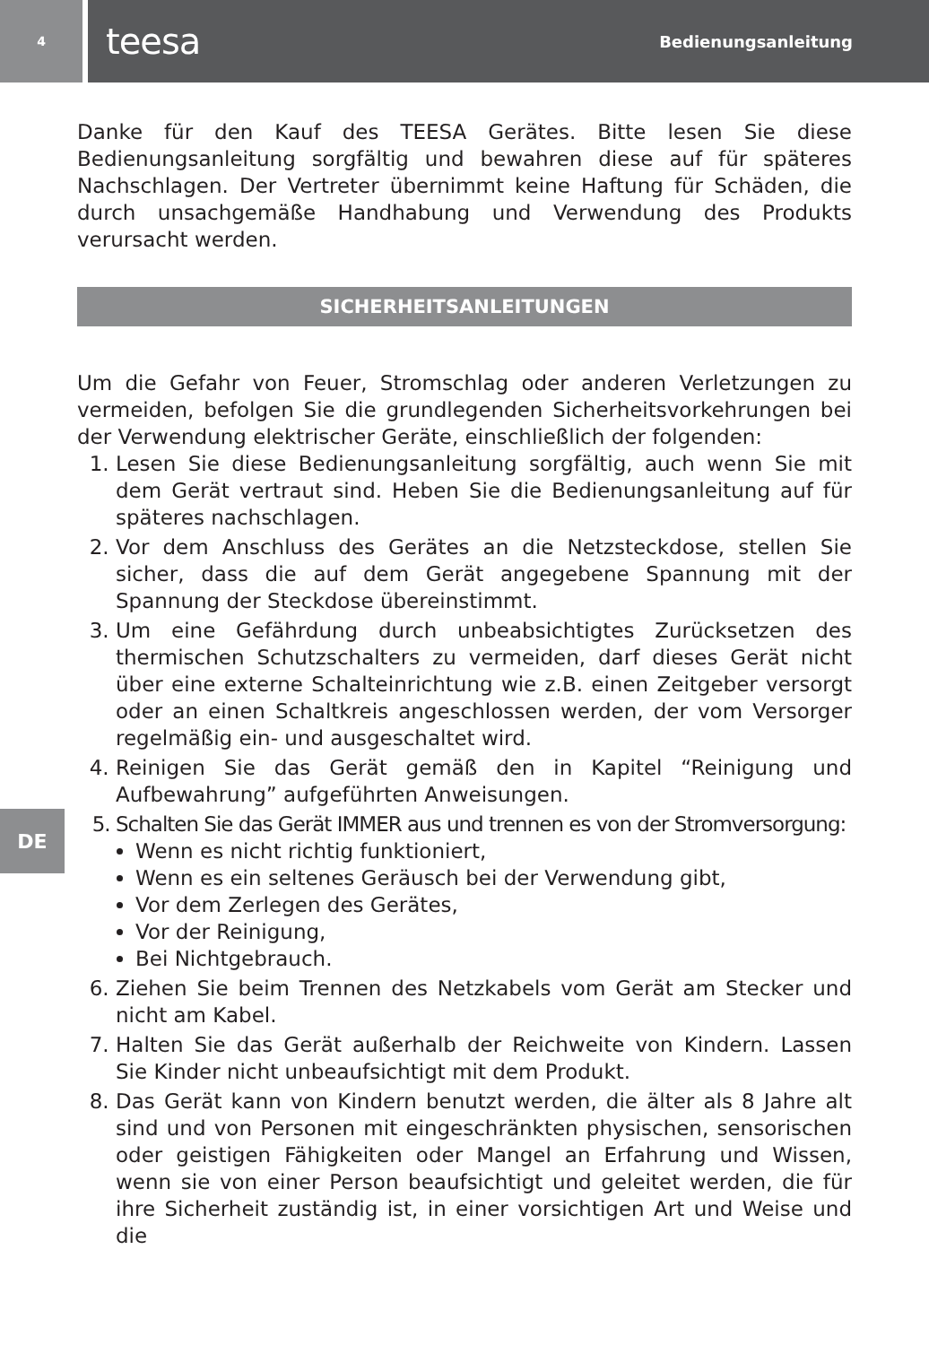4
teesa Bedienungsanleitung
Danke für den Kauf des TEESA Gerätes. Bitte lesen Sie diese Bedienungsanleitung sorgfältig und bewahren diese auf für späteres Nachschlagen. Der Vertreter übernimmt keine Haftung für Schäden, die durch unsachgemäße Handhabung und Verwendung des Produkts verursacht werden.
SICHERHEITSANLEITUNGEN
Um die Gefahr von Feuer, Stromschlag oder anderen Verletzungen zu vermeiden, befolgen Sie die grundlegenden Sicherheitsvorkehrungen bei der Verwendung elektrischer Geräte, einschließlich der folgenden:
1. Lesen Sie diese Bedienungsanleitung sorgfältig, auch wenn Sie mit dem Gerät vertraut sind. Heben Sie die Bedienungsanleitung auf für späteres nachschlagen.
2. Vor dem Anschluss des Gerätes an die Netzsteckdose, stellen Sie sicher, dass die auf dem Gerät angegebene Spannung mit der Spannung der Steckdose übereinstimmt.
3. Um eine Gefährdung durch unbeabsichtigtes Zurücksetzen des thermischen Schutzschalters zu vermeiden, darf dieses Gerät nicht über eine externe Schalteinrichtung wie z.B. einen Zeitgeber versorgt oder an einen Schaltkreis angeschlossen werden, der vom Versorger regelmäßig ein- und ausgeschaltet wird.
4. Reinigen Sie das Gerät gemäß den in Kapitel “Reinigung und Aufbewahrung” aufgeführten Anweisungen.
5. Schalten Sie das Gerät IMMER aus und trennen es von der Stromversorgung:
Wenn es nicht richtig funktioniert,
Wenn es ein seltenes Geräusch bei der Verwendung gibt,
Vor dem Zerlegen des Gerätes,
Vor der Reinigung,
Bei Nichtgebrauch.
6. Ziehen Sie beim Trennen des Netzkabels vom Gerät am Stecker und nicht am Kabel.
7. Halten Sie das Gerät außerhalb der Reichweite von Kindern. Lassen Sie Kinder nicht unbeaufsichtigt mit dem Produkt.
8. Das Gerät kann von Kindern benutzt werden, die älter als 8 Jahre alt sind und von Personen mit eingeschränkten physischen, sensorischen oder geistigen Fähigkeiten oder Mangel an Erfahrung und Wissen, wenn sie von einer Person beaufsichtigt und geleitet werden, die für ihre Sicherheit zuständig ist, in einer vorsichtigen Art und Weise und die
DE